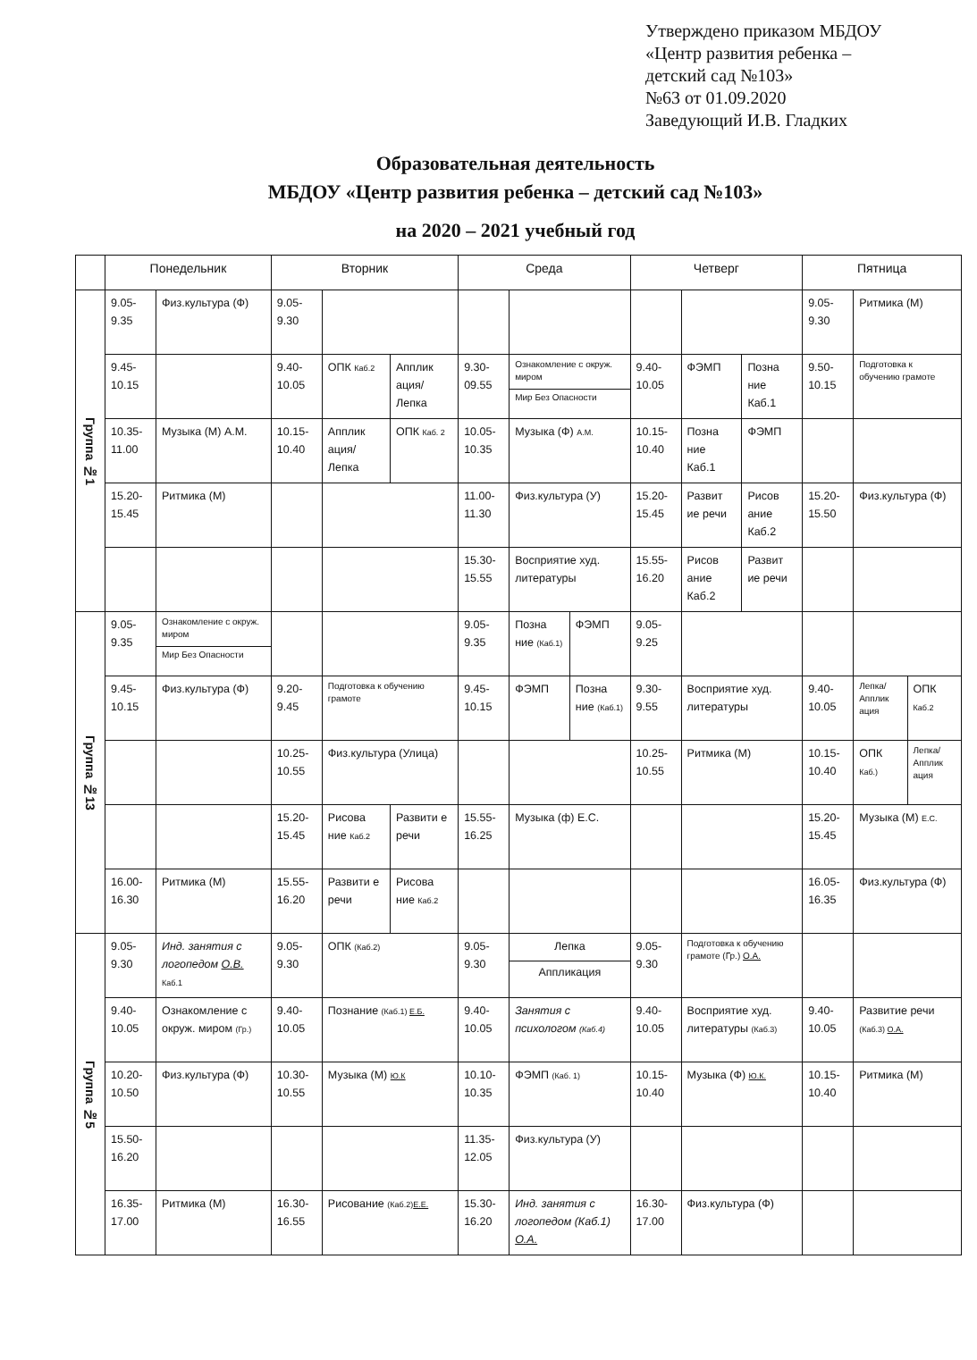Утверждено приказом МБДОУ
«Центр развития ребенка –
детский сад №103»
№63 от 01.09.2020
Заведующий И.В. Гладких
Образовательная деятельность
МБДОУ «Центр развития ребенка – детский сад №103»
на 2020 – 2021 учебный год
| | Понедельник | | Вторник | | | Среда | | | Четверг | | | Пятница | | |
| --- | --- | --- | --- | --- | --- | --- | --- | --- | --- | --- | --- | --- | --- | --- |
| Группа №1 | 9.05-9.35 | Физ.культура (Ф) | 9.05-9.30 | | | | | | | | | 9.05-9.30 | Ритмика (М) | |
| | 9.45-10.15 | | 9.40-10.05 | ОПК Каб.2 | Апплик ация/ Лепка | 9.30-09.55 | Ознакомление с окруж. миром Мир Без Опасности | | 9.40-10.05 | ФЭМП | Позна ние Каб.1 | 9.50-10.15 | Подготовка к обучению грамоте | |
| | 10.35-11.00 | Музыка (М) А.М. | 10.15-10.40 | Апплик ация/ Лепка | ОПК Каб. 2 | 10.05-10.35 | Музыка (Ф) А.М. | | 10.15-10.40 | Позна ние Каб.1 | ФЭМП | | | |
| | 15.20-15.45 | Ритмика (М) | | | | 11.00-11.30 | Физ.культура (У) | | 15.20-15.45 | Развит ие речи | Рисов ание Каб.2 | 15.20-15.50 | Физ.культура (Ф) | |
| | | | | | | 15.30-15.55 | Восприятие худ. литературы | | 15.55-16.20 | Рисов ание Каб.2 | Развит ие речи | | | |
| Группа №13 | 9.05-9.35 | Ознакомление с окруж. миром Мир Без Опасности | | | | 9.05-9.35 | Позна ние (Каб.1) | ФЭМП | 9.05-9.25 | | | | | |
| | 9.45-10.15 | Физ.культура (Ф) | 9.20-9.45 | Подготовка к обучению грамоте | | 9.45-10.15 | ФЭМП | Позна ние (Каб.1) | 9.30-9.55 | Восприятие худ. литературы | | 9.40-10.05 | Лепка/ Апплик ация | ОПК Каб.2 |
| | | | 10.25-10.55 | Физ.культура (Улица) | | | | | 10.25-10.55 | Ритмика (М) | | 10.15-10.40 | ОПК Каб.) | Лепка/ Апплик ация |
| | | | 15.20-15.45 | Рисова ние Каб.2 | Развити е речи | 15.55-16.25 | Музыка (ф) Е.С. | | | | | 15.20-15.45 | Музыка (М) Е.С. | |
| | 16.00-16.30 | Ритмика (М) | 15.55-16.20 | Развити е речи | Рисова ние Каб.2 | | | | | | | 16.05-16.35 | Физ.культура (Ф) | |
| Группа №5 | 9.05-9.30 | Инд. занятия с логопедом О.В. Каб.1 | 9.05-9.30 | ОПК (Каб.2) | | 9.05-9.30 | Лепка Аппликация | | 9.05-9.30 | Подготовка к обучению грамоте (Гр.) О.А. | | | | |
| | 9.40-10.05 | Ознакомление с окруж. миром (Гр.) | 9.40-10.05 | Познание (Каб.1) Е.Б. | | 9.40-10.05 | Занятия с психологом (Каб.4) | | 9.40-10.05 | Восприятие худ. литературы (Каб.3) | | 9.40-10.05 | Развитие речи (Каб.3) О.А. | |
| | 10.20-10.50 | Физ.культура (Ф) | 10.30-10.55 | Музыка (М) Ю.К | | 10.10-10.35 | ФЭМП (Каб. 1) | | 10.15-10.40 | Музыка (Ф) Ю.К. | | 10.15-10.40 | Ритмика (М) | |
| | 15.50-16.20 | | | | | 11.35-12.05 | Физ.культура (У) | | | | | | | |
| | 16.35-17.00 | Ритмика (М) | 16.30-16.55 | Рисование (Каб.2) Е.Е. | | 15.30-16.20 | Инд. занятия с логопедом (Каб.1) О.А. | | 16.30-17.00 | Физ.культура (Ф) | | | | |